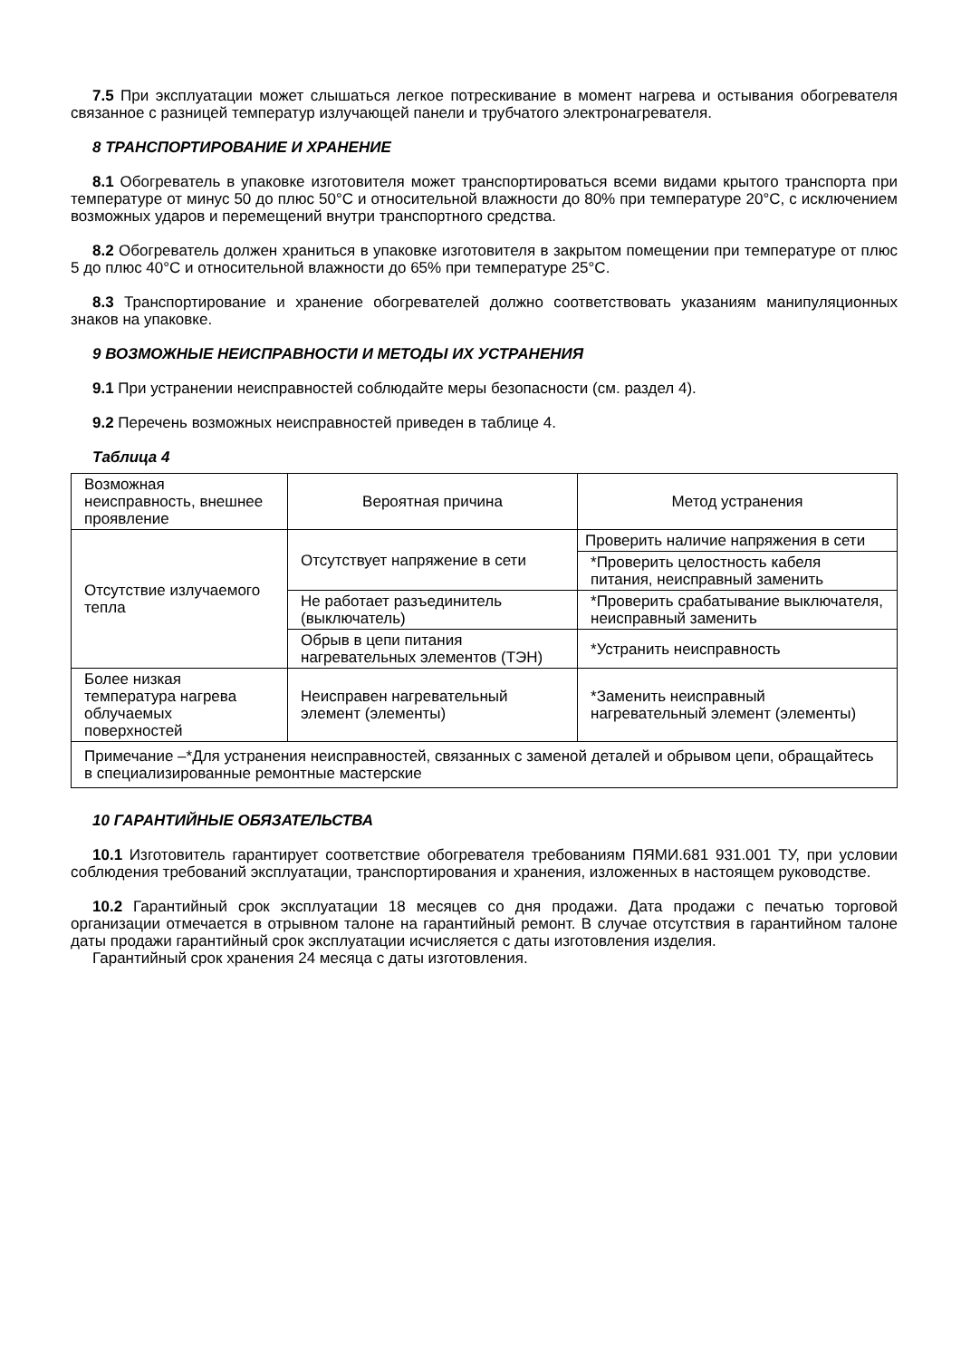7.5 При эксплуатации может слышаться легкое потрескивание в момент нагрева и остывания обогревателя связанное с разницей температур излучающей панели и трубчатого электронагревателя.
8 ТРАНСПОРТИРОВАНИЕ И ХРАНЕНИЕ
8.1 Обогреватель в упаковке изготовителя может транспортироваться всеми видами крытого транспорта при температуре от минус 50 до плюс 50°С и относительной влажности до 80% при температуре 20°С, с исключением возможных ударов и перемещений внутри транспортного средства.
8.2 Обогреватель должен храниться в упаковке изготовителя в закрытом помещении при температуре от плюс 5 до плюс 40°С и относительной влажности до 65% при температуре 25°С.
8.3 Транспортирование и хранение обогревателей должно соответствовать указаниям манипуляционных знаков на упаковке.
9 ВОЗМОЖНЫЕ НЕИСПРАВНОСТИ И МЕТОДЫ ИХ УСТРАНЕНИЯ
9.1 При устранении неисправностей соблюдайте меры безопасности (см. раздел 4).
9.2 Перечень возможных неисправностей приведен в таблице 4.
Таблица 4
| Возможная неисправность, внешнее проявление | Вероятная причина | Метод устранения |
| Отсутствие излучаемого тепла | Отсутствует напряжение в сети | Проверить наличие напряжения в сети |
| | | *Проверить целостность кабеля питания, неисправный заменить |
| | Не работает разъединитель (выключатель) | *Проверить срабатывание выключателя, неисправный заменить |
| | Обрыв в цепи питания нагревательных элементов (ТЭН) | *Устранить неисправность |
| Более низкая температура нагрева облучаемых поверхностей | Неисправен нагревательный элемент (элементы) | *Заменить неисправный нагревательный элемент (элементы) |
| Примечание –*Для устранения неисправностей, связанных с заменой деталей и обрывом цепи, обращайтесь в специализированные ремонтные мастерские | | |
10 ГАРАНТИЙНЫЕ ОБЯЗАТЕЛЬСТВА
10.1 Изготовитель гарантирует соответствие обогревателя требованиям ПЯМИ.681 931.001 ТУ, при условии соблюдения требований эксплуатации, транспортирования и хранения, изложенных в настоящем руководстве.
10.2 Гарантийный срок эксплуатации 18 месяцев со дня продажи. Дата продажи с печатью торговой организации отмечается в отрывном талоне на гарантийный ремонт. В случае отсутствия в гарантийном талоне даты продажи гарантийный срок эксплуатации исчисляется с даты изготовления изделия.
Гарантийный срок хранения 24 месяца с даты изготовления.